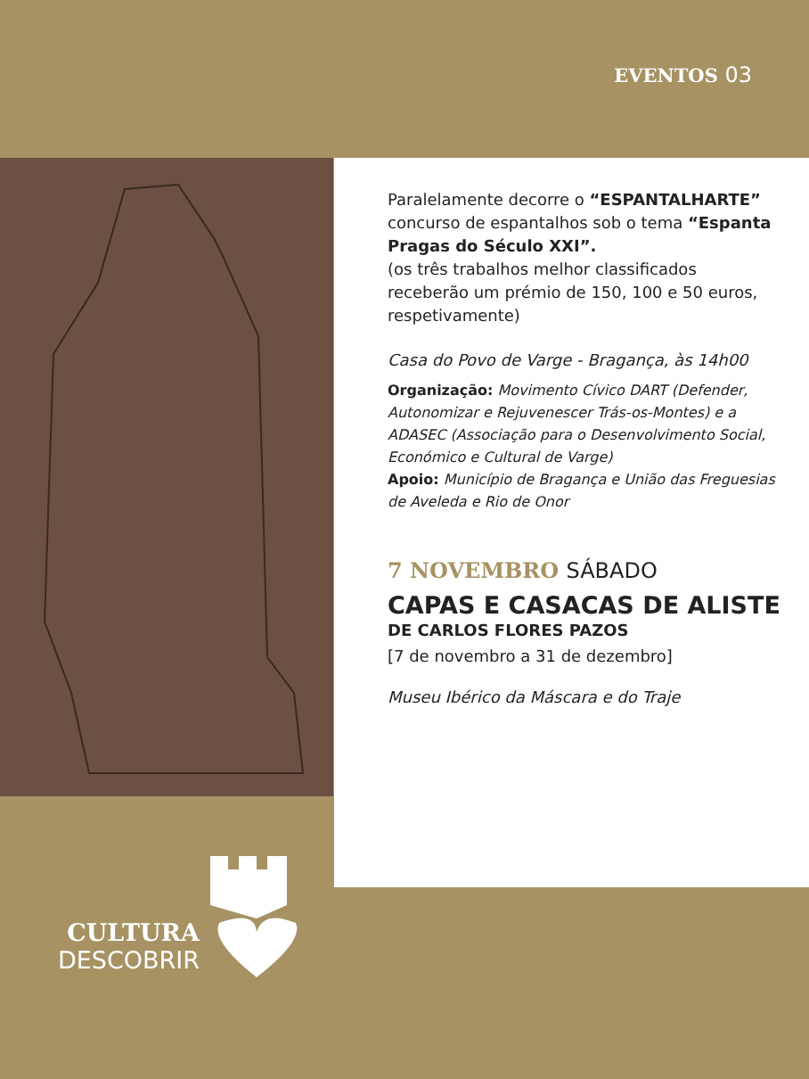EVENTOS 03
Paralelamente decorre o “ESPANTALHARTE” concurso de espantalhos sob o tema “Espanta Pragas do Século XXI”.
(os três trabalhos melhor classificados receberão um prémio de 150, 100 e 50 euros, respetivamente)
Casa do Povo de Varge - Bragança, às 14h00
Organização: Movimento Cívico DART (Defender, Autonomizar e Rejuvenescer Trás-os-Montes) e a ADASEC (Associação para o Desenvolvimento Social, Económico e Cultural de Varge)
Apoio: Município de Bragança e União das Freguesias de Aveleda e Rio de Onor
7 NOVEMBRO SÁBADO
CAPAS E CASACAS DE ALISTE
DE CARLOS FLORES PAZOS
[7 de novembro a 31 de dezembro]
Museu Ibérico da Máscara e do Traje
CULTURA
DESCOBRIR